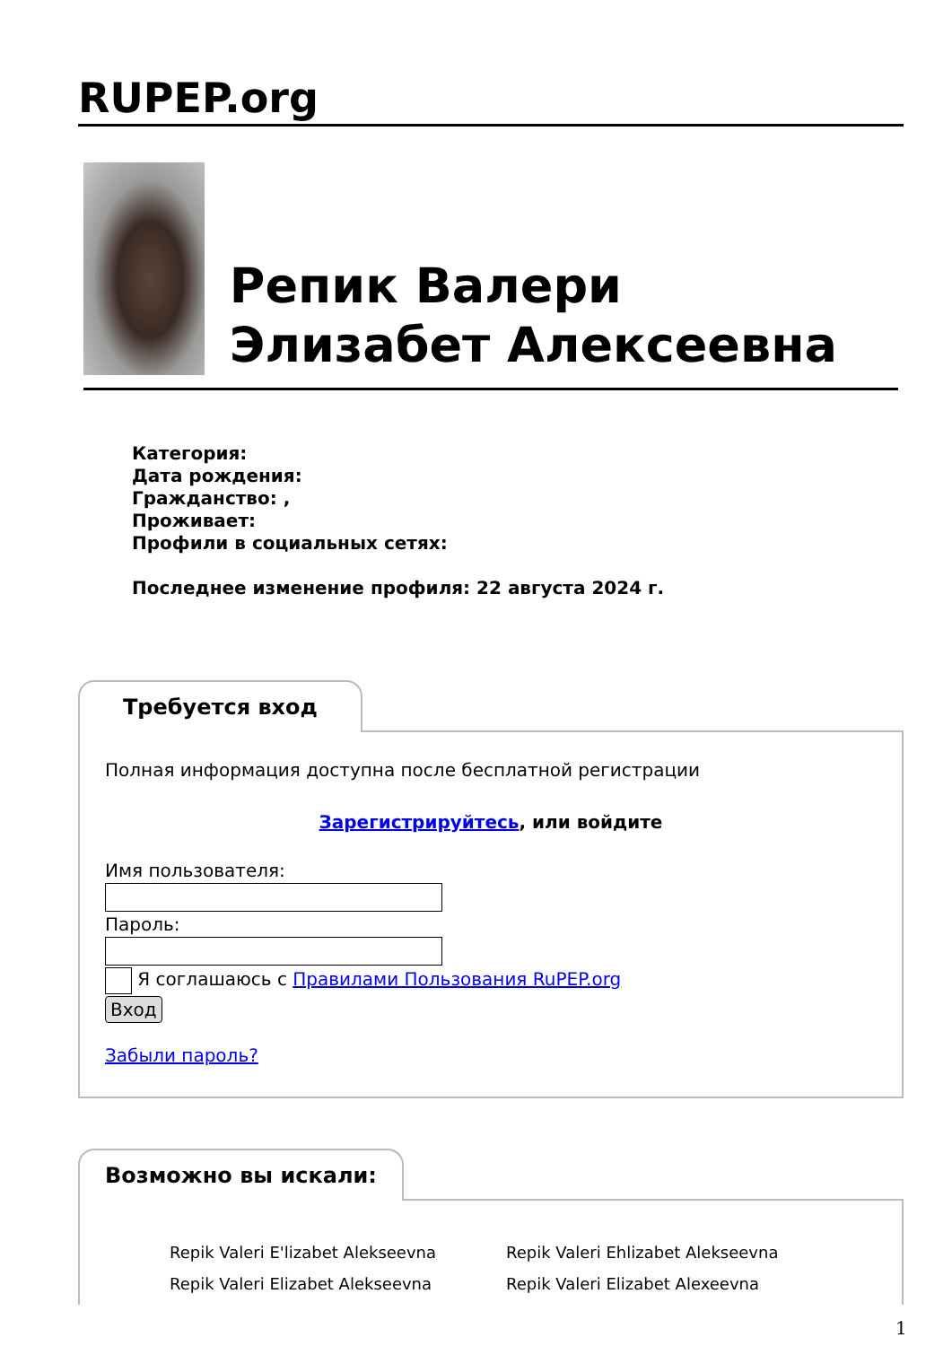RUPEP.org
Репик Валери Элизабет Алексеевна
Категория:
Дата рождения:
Гражданство: ,
Проживает:
Профили в социальных сетях:
Последнее изменение профиля: 22 августа 2024 г.
Требуется вход
Полная информация доступна после бесплатной регистрации
Зарегистрируйтесь, или войдите
Имя пользователя:
Пароль:
Я соглашаюсь с Правилами Пользования RuPEP.org
Вход
Забыли пароль?
Возможно вы искали:
Repik Valeri E'lizabet Alekseevna
Repik Valeri Elizabet Alekseevna
Repik Valeri Ehlizabet Alekseevna
Repik Valeri Elizabet Alexeevna
1